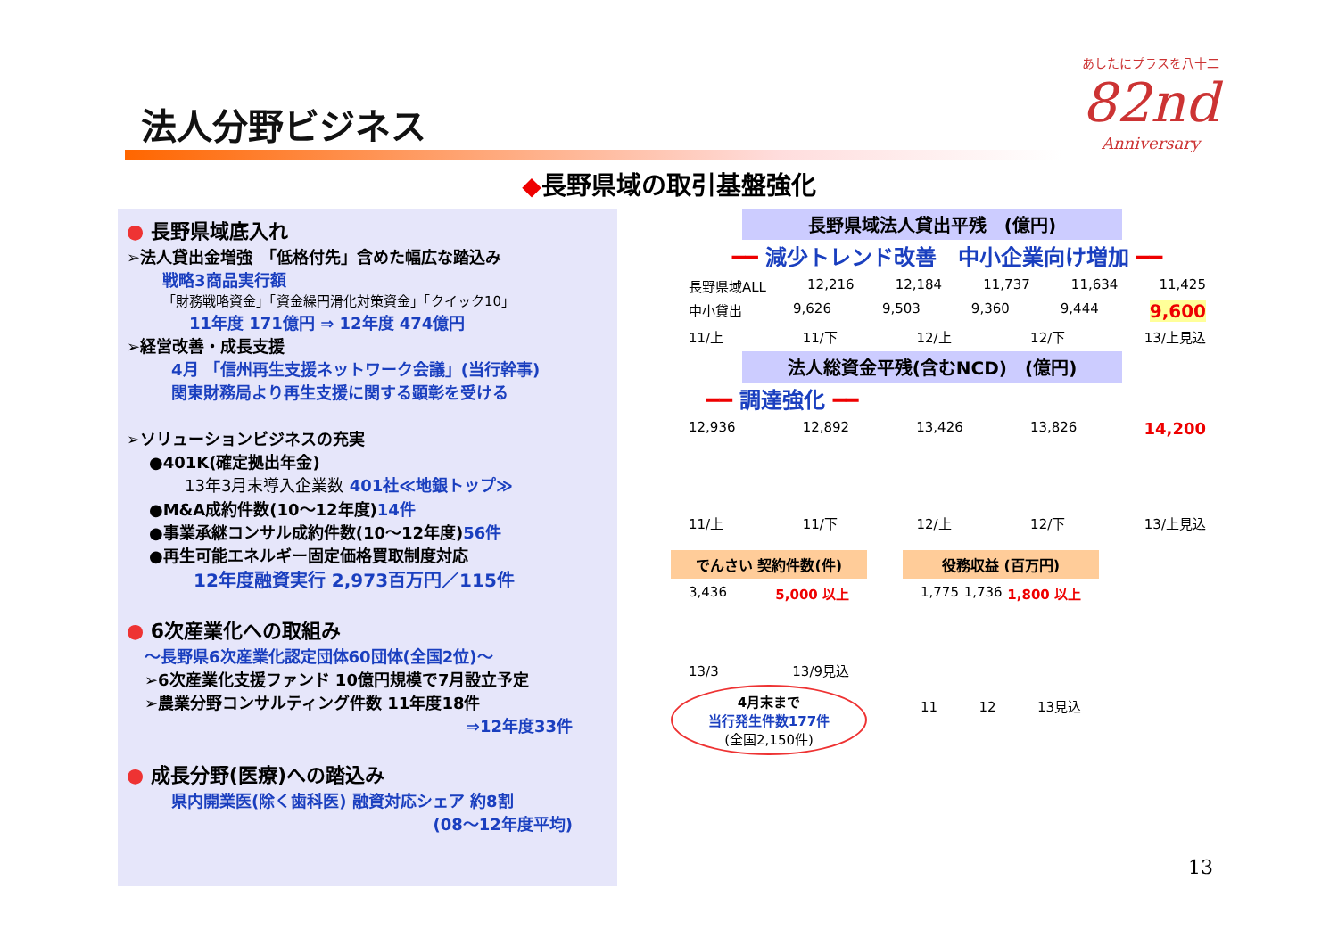あしたにプラスを八十二
82nd
Anniversary
法人分野ビジネス
◆長野県域の取引基盤強化
● 長野県域底入れ
➢法人貸出金増強　「低格付先」含めた幅広な踏込み
戦略3商品実行額
「財務戦略資金」「資金繰円滑化対策資金」「クイック10」
11年度 171億円 ⇒ 12年度 474億円
➢経営改善・成長支援
4月 「信州再生支援ネットワーク会議」(当行幹事)
関東財務局より再生支援に関する顕彰を受ける
➢ソリューションビジネスの充実
●401K(確定拠出年金)
13年3月末導入企業数 401社≪地銀トップ≫
●M&A成約件数(10～12年度)14件
●事業承継コンサル成約件数(10～12年度)56件
●再生可能エネルギー固定価格買取制度対応
12年度融資実行 2,973百万円／115件
● 6次産業化への取組み
～長野県6次産業化認定団体60団体(全国2位)～
➢6次産業化支援ファンド 10億円規模で7月設立予定
➢農業分野コンサルティング件数 11年度18件
⇒12年度33件
● 成長分野(医療)への踏込み
県内開業医(除く歯科医) 融資対応シェア 約8割
(08～12年度平均)
長野県域法人貸出平残　(億円)
━━ 減少トレンド改善　中小企業向け増加 ━━
長野県域ALL 12,216 12,184 11,737 11,634 11,425
中小貸出 9,626 9,503 9,360 9,444 9,600
11/上 11/下 12/上 12/下 13/上見込
法人総資金平残(含むNCD)　(億円)
━━ 調達強化 ━━
12,936 12,892 13,426 13,826 14,200
11/上 11/下 12/上 12/下 13/上見込
でんさい 契約件数(件)
3,436 5,000 以上
13/3 13/9見込
4月末まで
当行発生件数177件
(全国2,150件)
役務収益 (百万円)
1,775 1,736 1,800 以上
11 12 13見込
13